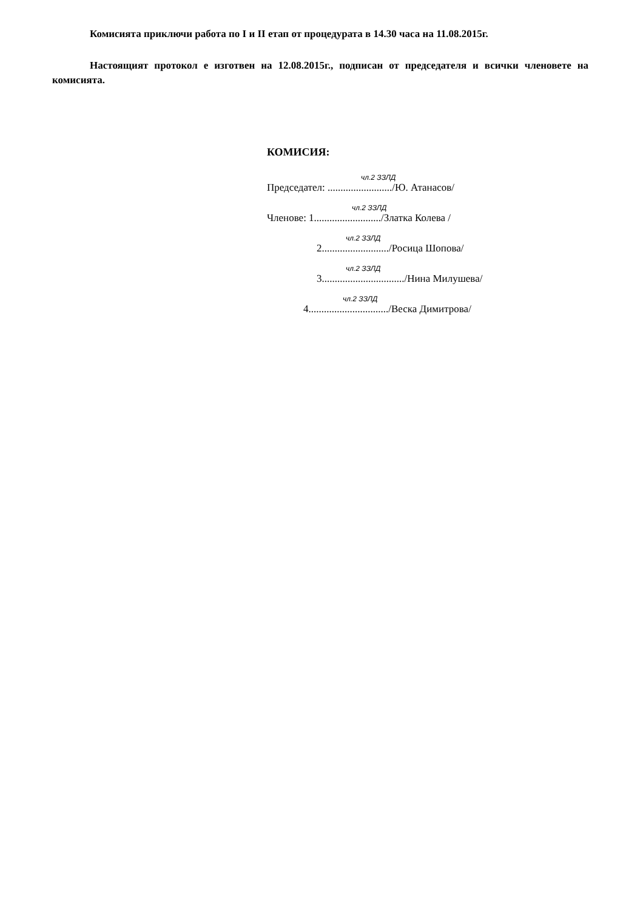Комисията приключи работа по I и II етап от процедурата в 14.30 часа на 11.08.2015г.
Настоящият протокол е изготвен на 12.08.2015г., подписан от председателя и всички членовете на комисията.
КОМИСИЯ:
чл.2 ЗЗЛД
Председател: ........................./Ю. Атанасов/
чл.2 ЗЗЛД
Членове: 1........................../Златка Колева /
чл.2 ЗЗЛД
2........................../Росица Шопова/
чл.2 ЗЗЛД
3................................/Нина Милушева/
чл.2 ЗЗЛД
4.............................../Веска Димитрова/